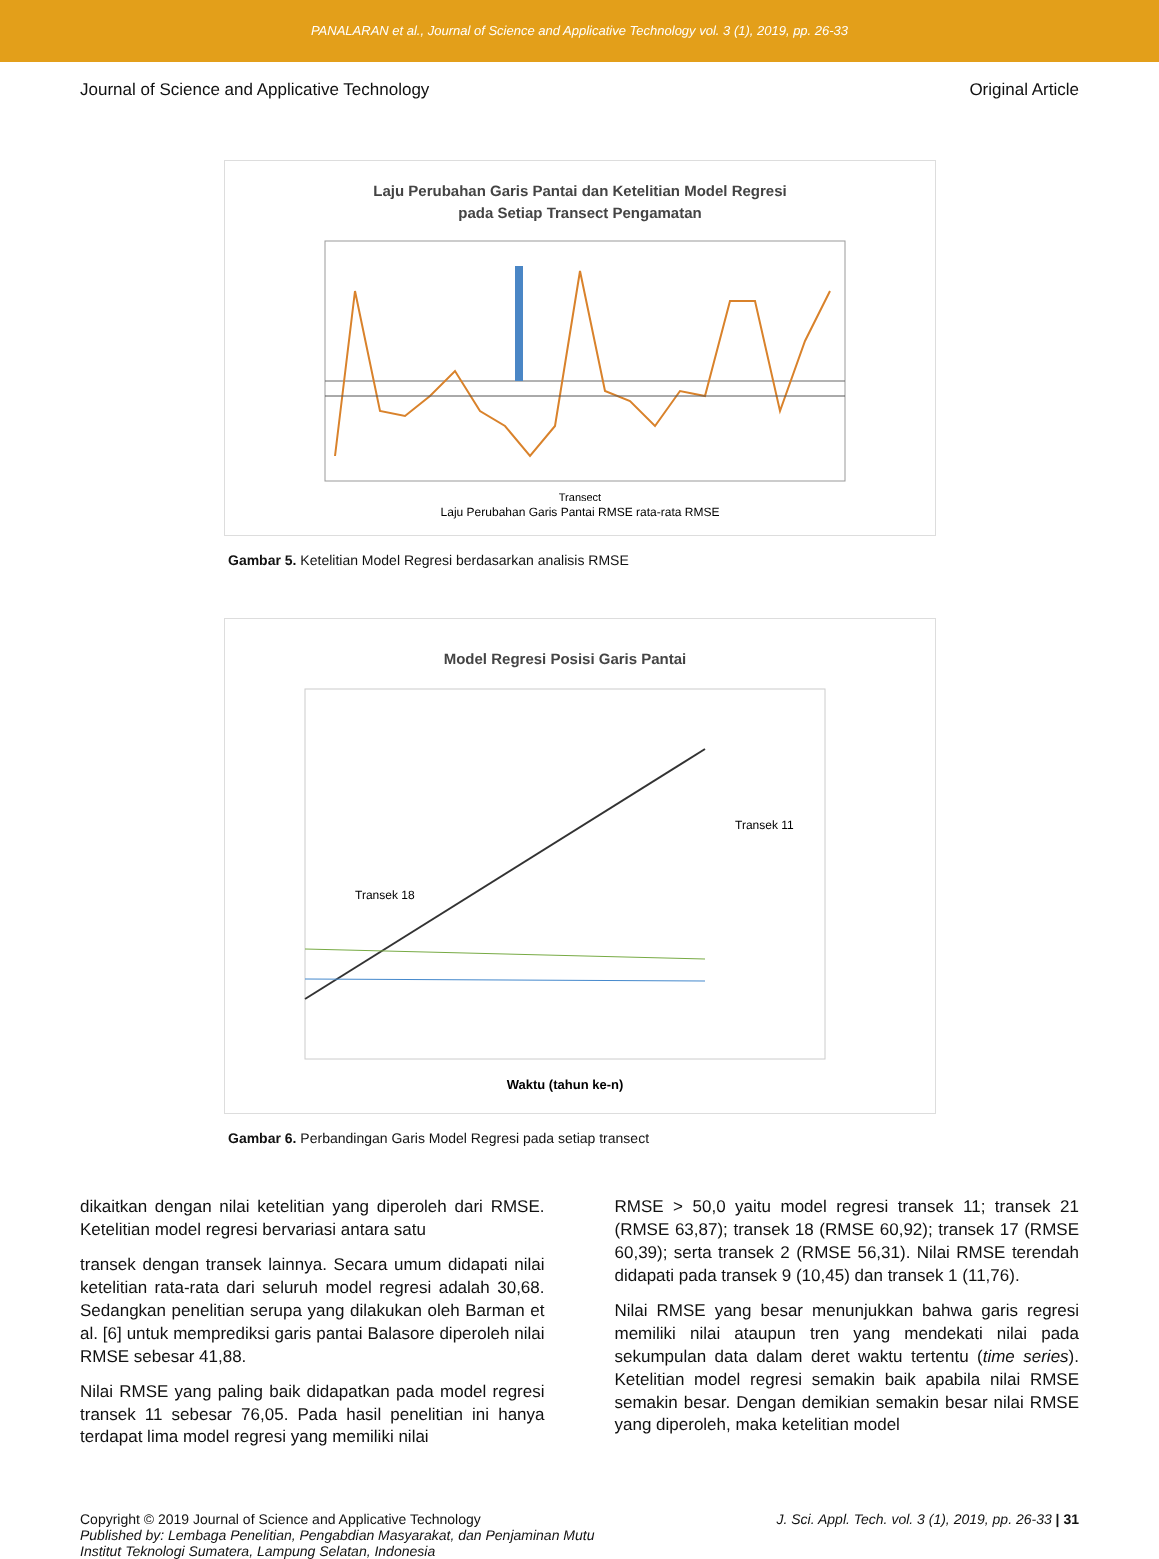PANALARAN et al., Journal of Science and Applicative Technology vol. 3 (1), 2019, pp. 26-33
Journal of Science and Applicative Technology Original Article
Laju Perubahan Garis Pantai dan Ketelitian Model Regresi
pada Setiap Transect Pengamatan
Transect
Laju Perubahan Garis Pantai RMSE rata-rata RMSE
Gambar 5. Ketelitian Model Regresi berdasarkan analisis RMSE
Model Regresi Posisi Garis Pantai
Transek 11
Transek 18
Waktu (tahun ke-n)
Gambar 6. Perbandingan Garis Model Regresi pada setiap transect
dikaitkan dengan nilai ketelitian yang diperoleh dari RMSE. Ketelitian model regresi bervariasi antara satu
transek dengan transek lainnya. Secara umum didapati nilai ketelitian rata-rata dari seluruh model regresi adalah 30,68. Sedangkan penelitian serupa yang dilakukan oleh Barman et al. [6] untuk memprediksi garis pantai Balasore diperoleh nilai RMSE sebesar 41,88.
Nilai RMSE yang paling baik didapatkan pada model regresi transek 11 sebesar 76,05. Pada hasil penelitian ini hanya terdapat lima model regresi yang memiliki nilai
RMSE > 50,0 yaitu model regresi transek 11; transek 21 (RMSE 63,87); transek 18 (RMSE 60,92); transek 17 (RMSE 60,39); serta transek 2 (RMSE 56,31). Nilai RMSE terendah didapati pada transek 9 (10,45) dan transek 1 (11,76).
Nilai RMSE yang besar menunjukkan bahwa garis regresi memiliki nilai ataupun tren yang mendekati nilai pada sekumpulan data dalam deret waktu tertentu (time series). Ketelitian model regresi semakin baik apabila nilai RMSE semakin besar. Dengan demikian semakin besar nilai RMSE yang diperoleh, maka ketelitian model
Copyright © 2019 Journal of Science and Applicative Technology
Published by: Lembaga Penelitian, Pengabdian Masyarakat, dan Penjaminan Mutu
Institut Teknologi Sumatera, Lampung Selatan, Indonesia
J. Sci. Appl. Tech. vol. 3 (1), 2019, pp. 26-33 | 31